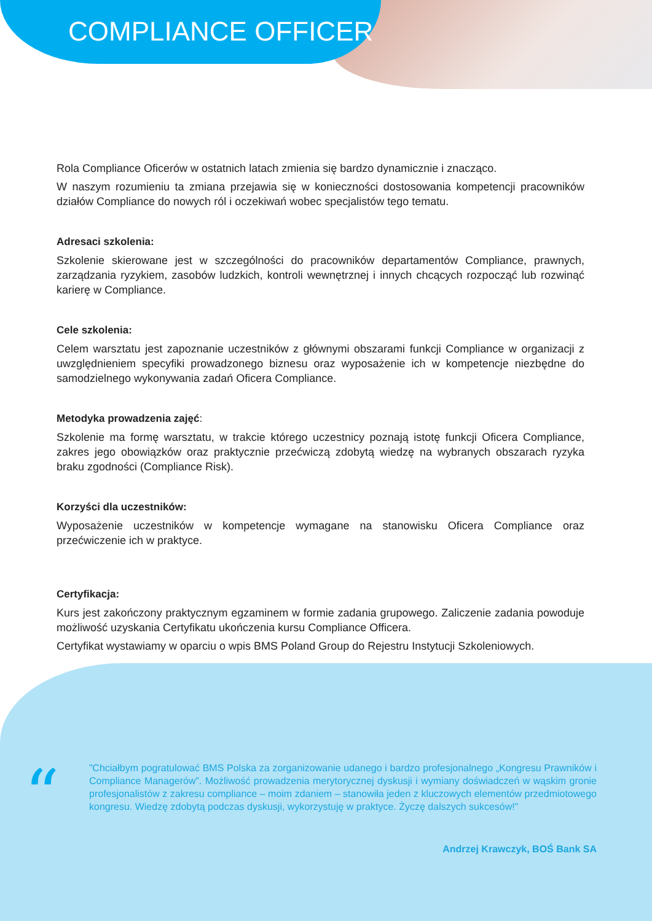COMPLIANCE OFFICER
Rola Compliance Oficerów w ostatnich latach zmienia się bardzo dynamicznie i znacząco.
W naszym rozumieniu ta zmiana przejawia się w konieczności dostosowania kompetencji pracowników działów Compliance do nowych ról i oczekiwań wobec specjalistów tego tematu.
Adresaci szkolenia:
Szkolenie skierowane jest w szczególności do pracowników departamentów Compliance, prawnych, zarządzania ryzykiem, zasobów ludzkich, kontroli wewnętrznej i innych chcących rozpocząć lub rozwinąć karierę w Compliance.
Cele szkolenia:
Celem warsztatu jest zapoznanie uczestników z głównymi obszarami funkcji Compliance w organizacji z uwzględnieniem specyfiki prowadzonego biznesu oraz wyposażenie ich w kompetencje niezbędne do samodzielnego wykonywania zadań Oficera Compliance.
Metodyka prowadzenia zajęć:
Szkolenie ma formę warsztatu, w trakcie którego uczestnicy poznają istotę funkcji Oficera Compliance, zakres jego obowiązków oraz praktycznie przećwiczą zdobytą wiedzę na wybranych obszarach ryzyka braku zgodności (Compliance Risk).
Korzyści dla uczestników:
Wyposażenie uczestników w kompetencje wymagane na stanowisku Oficera Compliance oraz przećwiczenie ich w praktyce.
Certyfikacja:
Kurs jest zakończony praktycznym egzaminem w formie zadania grupowego. Zaliczenie zadania powoduje możliwość uzyskania Certyfikatu ukończenia kursu Compliance Officera.
Certyfikat wystawiamy w oparciu o wpis BMS Poland Group do Rejestru Instytucji Szkoleniowych.
“
”Chciałbym pogratulować BMS Polska za zorganizowanie udanego i bardzo profesjonalnego „Kongresu Prawników i Compliance Managerów”. Możliwość prowadzenia merytorycznej dyskusji i wymiany doświadczeń w wąskim gronie profesjonalistów z zakresu compliance – moim zdaniem – stanowiła jeden z kluczowych elementów przedmiotowego kongresu. Wiedzę zdobytą podczas dyskusji, wykorzystuję w praktyce. Życzę dalszych sukcesów!”
Andrzej Krawczyk, BOŚ Bank SA